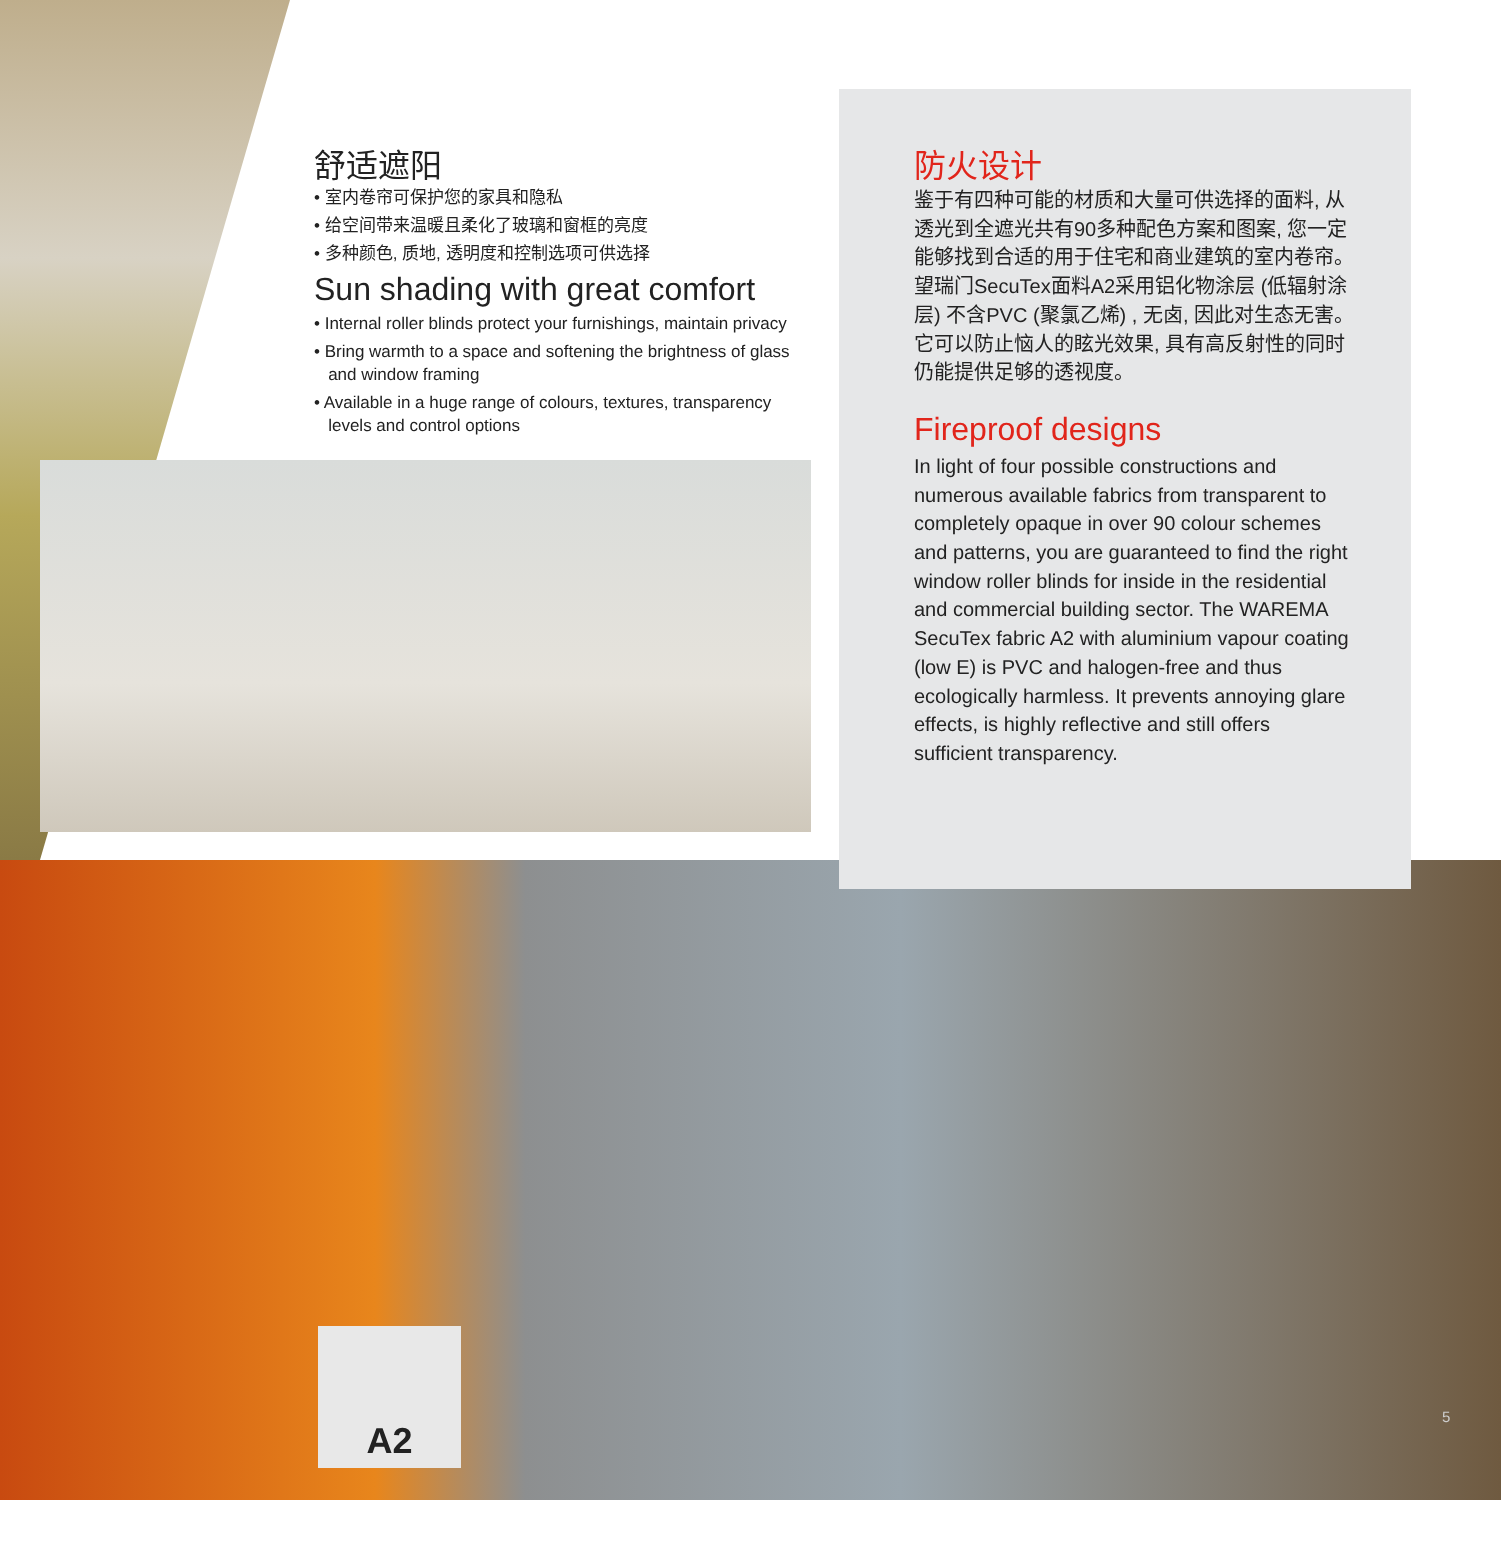舒适遮阳
• 室内卷帘可保护您的家具和隐私
• 给空间带来温暖且柔化了玻璃和窗框的亮度
• 多种颜色, 质地, 透明度和控制选项可供选择
Sun shading with great comfort
• Internal roller blinds protect your furnishings, maintain privacy
• Bring warmth to a space and softening the brightness of glass
and window framing
• Available in a huge range of colours, textures, transparency
levels and control options
防火设计
鉴于有四种可能的材质和大量可供选择的面料, 从透光到全遮光共有90多种配色方案和图案, 您一定能够找到合适的用于住宅和商业建筑的室内卷帘。望瑞门SecuTex面料A2采用铝化物涂层 (低辐射涂层) 不含PVC (聚氯乙烯) , 无卤, 因此对生态无害。它可以防止恼人的眩光效果, 具有高反射性的同时仍能提供足够的透视度。
Fireproof designs
In light of four possible constructions and numerous available fabrics from transparent to completely opaque in over 90 colour schemes and patterns, you are guaranteed to find the right window roller blinds for inside in the residential and commercial building sector. The WAREMA SecuTex fabric A2 with aluminium vapour coating (low E) is PVC and halogen-free and thus ecologically harmless. It prevents annoying glare effects, is highly reflective and still offers sufficient transparency.
A2
5